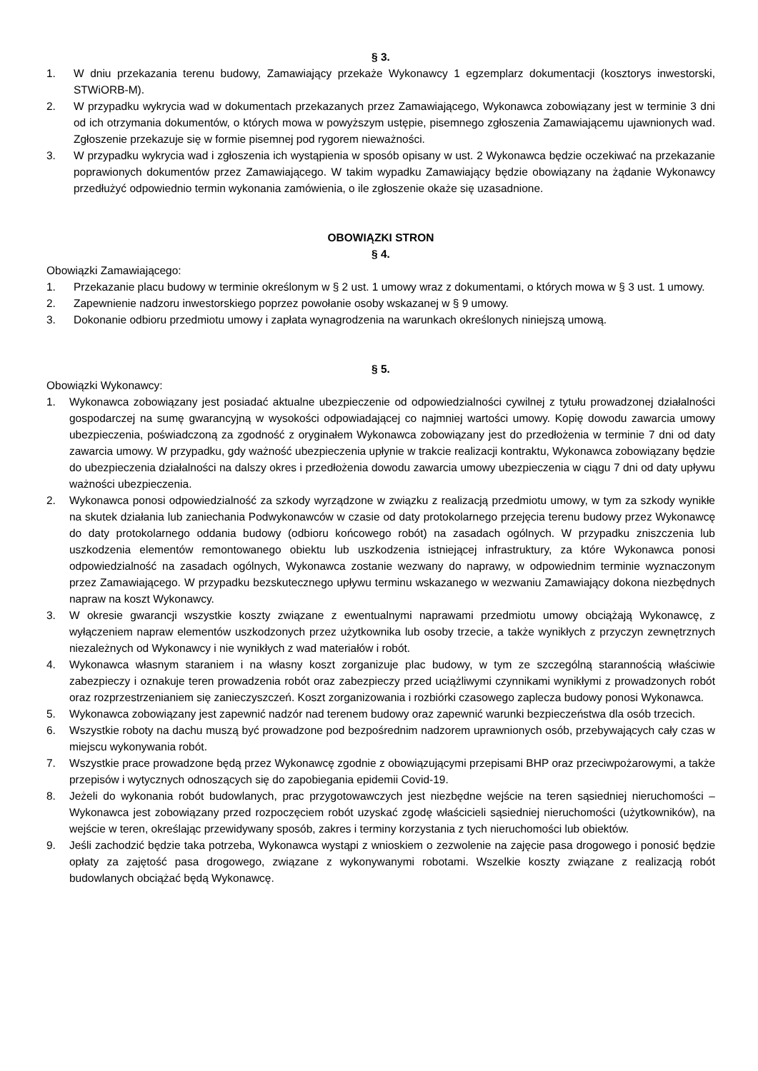§ 3.
1. W dniu przekazania terenu budowy, Zamawiający przekaże Wykonawcy 1 egzemplarz dokumentacji (kosztorys inwestorski, STWiORB-M).
2. W przypadku wykrycia wad w dokumentach przekazanych przez Zamawiającego, Wykonawca zobowiązany jest w terminie 3 dni od ich otrzymania dokumentów, o których mowa w powyższym ustępie, pisemnego zgłoszenia Zamawiającemu ujawnionych wad. Zgłoszenie przekazuje się w formie pisemnej pod rygorem nieważności.
3. W przypadku wykrycia wad i zgłoszenia ich wystąpienia w sposób opisany w ust. 2 Wykonawca będzie oczekiwać na przekazanie poprawionych dokumentów przez Zamawiającego. W takim wypadku Zamawiający będzie obowiązany na żądanie Wykonawcy przedłużyć odpowiednio termin wykonania zamówienia, o ile zgłoszenie okaże się uzasadnione.
OBOWIĄZKI STRON
§ 4.
Obowiązki Zamawiającego:
1. Przekazanie placu budowy w terminie określonym w § 2 ust. 1 umowy wraz z dokumentami, o których mowa w § 3 ust. 1 umowy.
2. Zapewnienie nadzoru inwestorskiego poprzez powołanie osoby wskazanej w § 9 umowy.
3. Dokonanie odbioru przedmiotu umowy i zapłata wynagrodzenia na warunkach określonych niniejszą umową.
§ 5.
Obowiązki Wykonawcy:
1. Wykonawca zobowiązany jest posiadać aktualne ubezpieczenie od odpowiedzialności cywilnej z tytułu prowadzonej działalności gospodarczej na sumę gwarancyjną w wysokości odpowiadającej co najmniej wartości umowy. Kopię dowodu zawarcia umowy ubezpieczenia, poświadczoną za zgodność z oryginałem Wykonawca zobowiązany jest do przedłożenia w terminie 7 dni od daty zawarcia umowy. W przypadku, gdy ważność ubezpieczenia upłynie w trakcie realizacji kontraktu, Wykonawca zobowiązany będzie do ubezpieczenia działalności na dalszy okres i przedłożenia dowodu zawarcia umowy ubezpieczenia w ciągu 7 dni od daty upływu ważności ubezpieczenia.
2. Wykonawca ponosi odpowiedzialność za szkody wyrządzone w związku z realizacją przedmiotu umowy, w tym za szkody wynikłe na skutek działania lub zaniechania Podwykonawców w czasie od daty protokolarnego przejęcia terenu budowy przez Wykonawcę do daty protokolarnego oddania budowy (odbioru końcowego robót) na zasadach ogólnych. W przypadku zniszczenia lub uszkodzenia elementów remontowanego obiektu lub uszkodzenia istniejącej infrastruktury, za które Wykonawca ponosi odpowiedzialność na zasadach ogólnych, Wykonawca zostanie wezwany do naprawy, w odpowiednim terminie wyznaczonym przez Zamawiającego. W przypadku bezskutecznego upływu terminu wskazanego w wezwaniu Zamawiający dokona niezbędnych napraw na koszt Wykonawcy.
3. W okresie gwarancji wszystkie koszty związane z ewentualnymi naprawami przedmiotu umowy obciążają Wykonawcę, z wyłączeniem napraw elementów uszkodzonych przez użytkownika lub osoby trzecie, a także wynikłych z przyczyn zewnętrznych niezależnych od Wykonawcy i nie wynikłych z wad materiałów i robót.
4. Wykonawca własnym staraniem i na własny koszt zorganizuje plac budowy, w tym ze szczególną starannością właściwie zabezpieczy i oznakuje teren prowadzenia robót oraz zabezpieczy przed uciążliwymi czynnikami wynikłymi z prowadzonych robót oraz rozprzestrzenianiem się zanieczyszczeń. Koszt zorganizowania i rozbiórki czasowego zaplecza budowy ponosi Wykonawca.
5. Wykonawca zobowiązany jest zapewnić nadzór nad terenem budowy oraz zapewnić warunki bezpieczeństwa dla osób trzecich.
6. Wszystkie roboty na dachu muszą być prowadzone pod bezpośrednim nadzorem uprawnionych osób, przebywających cały czas w miejscu wykonywania robót.
7. Wszystkie prace prowadzone będą przez Wykonawcę zgodnie z obowiązującymi przepisami BHP oraz przeciwpożarowymi, a także przepisów i wytycznych odnoszących się do zapobiegania epidemii Covid-19.
8. Jeżeli do wykonania robót budowlanych, prac przygotowawczych jest niezbędne wejście na teren sąsiedniej nieruchomości – Wykonawca jest zobowiązany przed rozpoczęciem robót uzyskać zgodę właścicieli sąsiedniej nieruchomości (użytkowników), na wejście w teren, określając przewidywany sposób, zakres i terminy korzystania z tych nieruchomości lub obiektów.
9. Jeśli zachodzić będzie taka potrzeba, Wykonawca wystąpi z wnioskiem o zezwolenie na zajęcie pasa drogowego i ponosić będzie opłaty za zajętość pasa drogowego, związane z wykonywanymi robotami. Wszelkie koszty związane z realizacją robót budowlanych obciążać będą Wykonawcę.